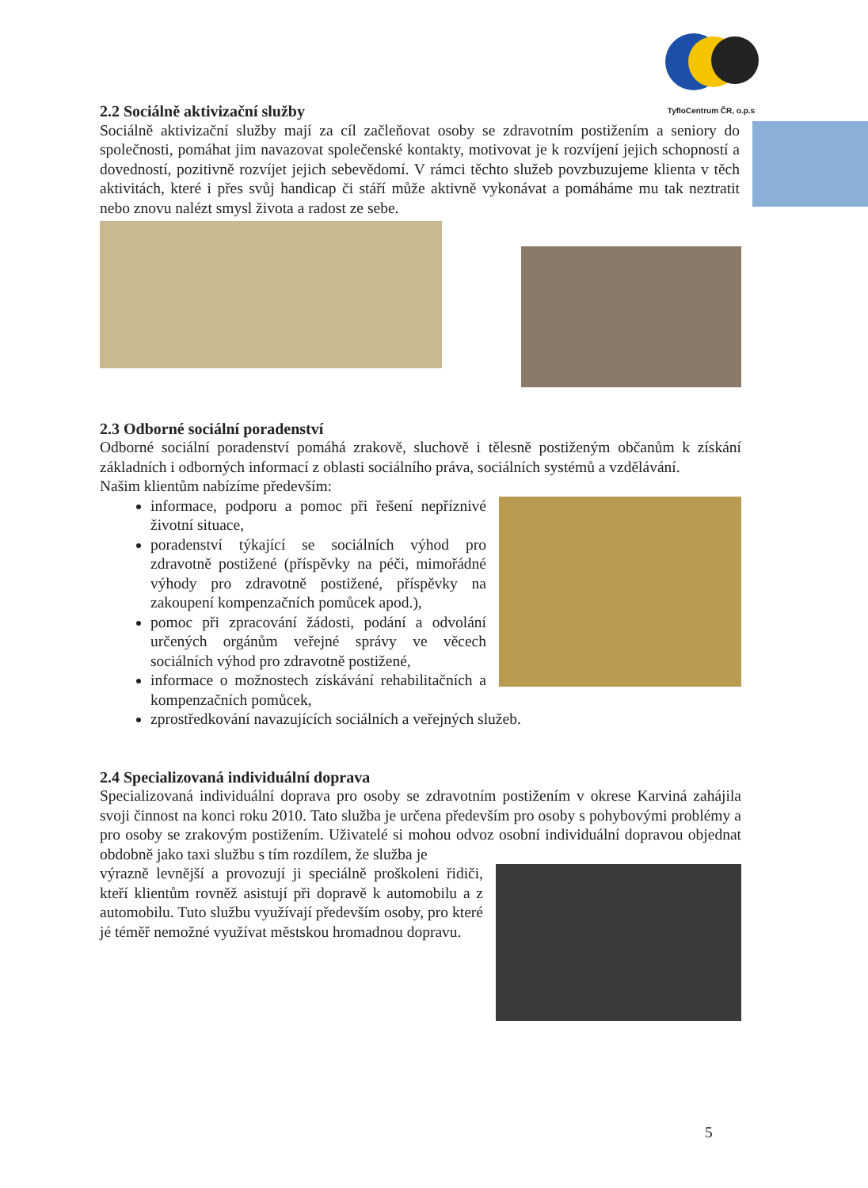TyfloCentrum ČR, o.p.s
2.2 Sociálně aktivizační služby
Sociálně aktivizační služby mají za cíl začleňovat osoby se zdravotním postižením a seniory do společnosti, pomáhat jim navazovat společenské kontakty, motivovat je k rozvíjení jejich schopností a dovedností, pozitivně rozvíjet jejich sebevědomí. V rámci těchto služeb povzbuzujeme klienta v těch aktivitách, které i přes svůj handicap či stáří může aktivně vykonávat a pomáháme mu tak neztratit nebo znovu nalézt smysl života a radost ze sebe.
2.3 Odborné sociální poradenství
Odborné sociální poradenství pomáhá zrakově, sluchově i tělesně postiženým občanům k získání základních i odborných informací z oblasti sociálního práva, sociálních systémů a vzdělávání.
Našim klientům nabízíme především:
informace, podporu a pomoc při řešení nepříznivé životní situace,
poradenství týkající se sociálních výhod pro zdravotně postižené (příspěvky na péči, mimořádné výhody pro zdravotně postižené, příspěvky na zakoupení kompenzačních pomůcek apod.),
pomoc při zpracování žádosti, podání a odvolání určených orgánům veřejné správy ve věcech sociálních výhod pro zdravotně postižené,
informace o možnostech získávání rehabilitačních a kompenzačních pomůcek,
zprostředkování navazujících sociálních a veřejných služeb.
2.4 Specializovaná individuální doprava
Specializovaná individuální doprava pro osoby se zdravotním postižením v okrese Karviná zahájila svoji činnost na konci roku 2010. Tato služba je určena především pro osoby s pohybovými problémy a pro osoby se zrakovým postižením. Uživatelé si mohou odvoz osobní individuální dopravou objednat obdobně jako taxi službu s tím rozdílem, že služba je
výrazně levnější a provozují ji speciálně proškoleni řidiči, kteří klientům rovněž asistují při dopravě k automobilu a z automobilu. Tuto službu využívají především osoby, pro které jé téměř nemožné využívat městskou hromadnou dopravu.
5